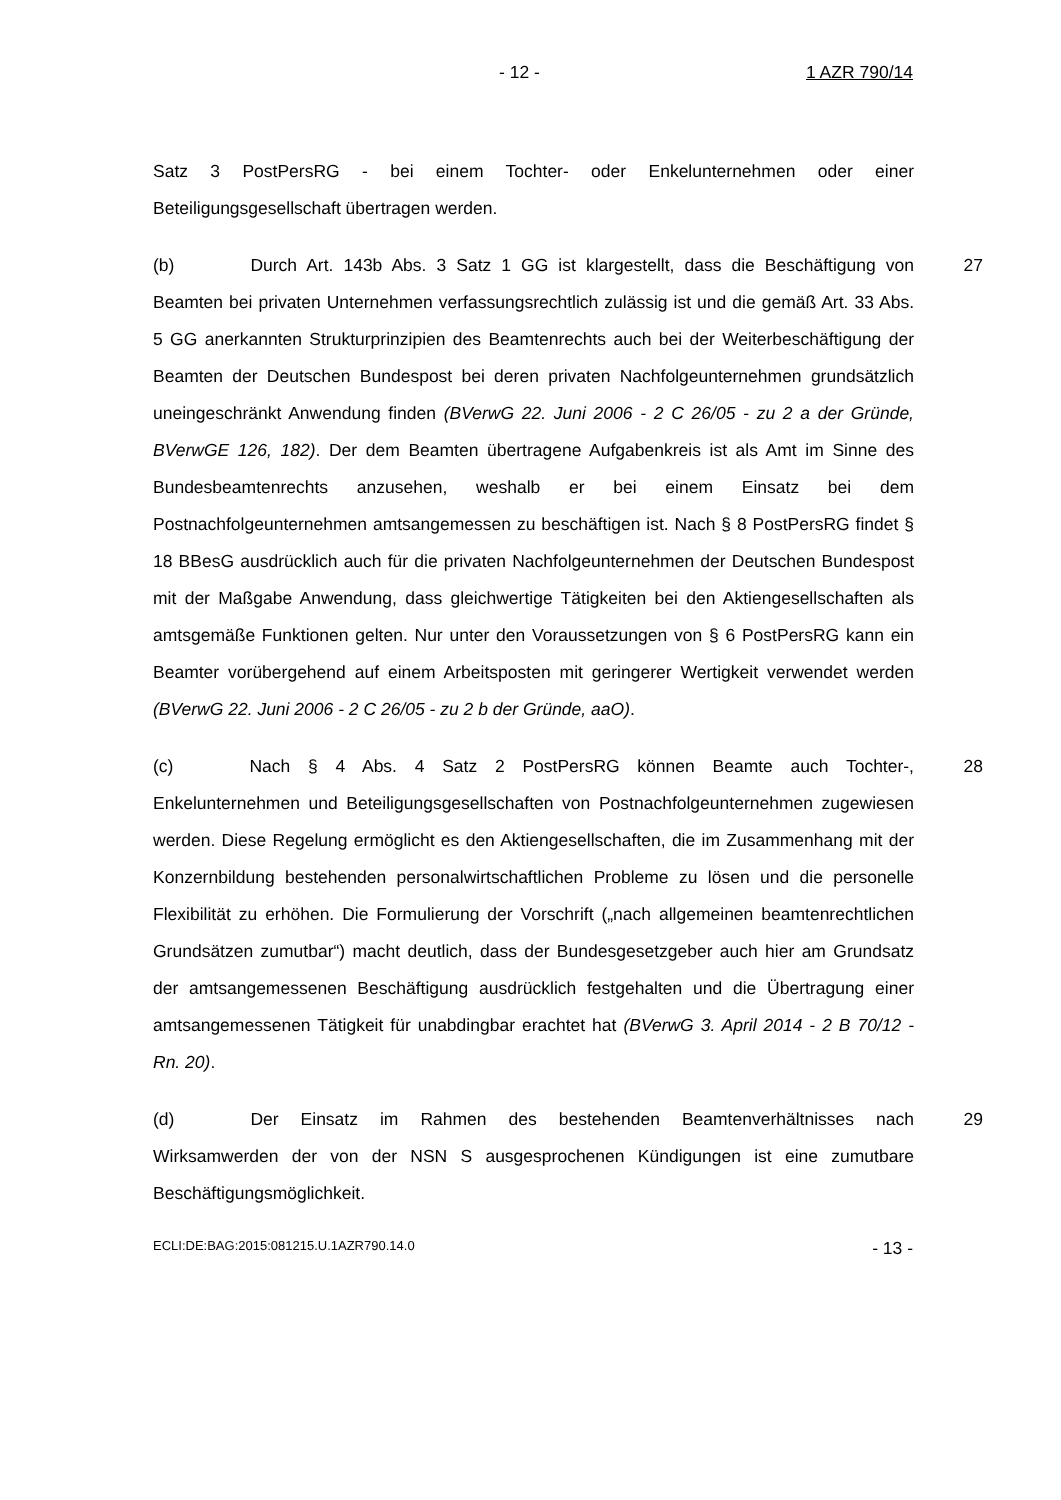- 12 - 1 AZR 790/14
Satz 3 PostPersRG - bei einem Tochter- oder Enkelunternehmen oder einer Beteiligungsgesellschaft übertragen werden.
(b) Durch Art. 143b Abs. 3 Satz 1 GG ist klargestellt, dass die Beschäftigung von Beamten bei privaten Unternehmen verfassungsrechtlich zulässig ist und die gemäß Art. 33 Abs. 5 GG anerkannten Strukturprinzipien des Beamtenrechts auch bei der Weiterbeschäftigung der Beamten der Deutschen Bundespost bei deren privaten Nachfolgeunternehmen grundsätzlich uneingeschränkt Anwendung finden (BVerwG 22. Juni 2006 - 2 C 26/05 - zu 2 a der Gründe, BVerwGE 126, 182). Der dem Beamten übertragene Aufgabenkreis ist als Amt im Sinne des Bundesbeamtenrechts anzusehen, weshalb er bei einem Einsatz bei dem Postnachfolgeunternehmen amtsangemessen zu beschäftigen ist. Nach § 8 PostPersRG findet § 18 BBesG ausdrücklich auch für die privaten Nachfolgeunternehmen der Deutschen Bundespost mit der Maßgabe Anwendung, dass gleichwertige Tätigkeiten bei den Aktiengesellschaften als amtsgemäße Funktionen gelten. Nur unter den Voraussetzungen von § 6 PostPersRG kann ein Beamter vorübergehend auf einem Arbeitsposten mit geringerer Wertigkeit verwendet werden (BVerwG 22. Juni 2006 - 2 C 26/05 - zu 2 b der Gründe, aaO).
27
(c) Nach § 4 Abs. 4 Satz 2 PostPersRG können Beamte auch Tochter-, Enkelunternehmen und Beteiligungsgesellschaften von Postnachfolgeunternehmen zugewiesen werden. Diese Regelung ermöglicht es den Aktiengesellschaften, die im Zusammenhang mit der Konzernbildung bestehenden personalwirtschaftlichen Probleme zu lösen und die personelle Flexibilität zu erhöhen. Die Formulierung der Vorschrift („nach allgemeinen beamtenrechtlichen Grundsätzen zumutbar“) macht deutlich, dass der Bundesgesetzgeber auch hier am Grundsatz der amtsangemessenen Beschäftigung ausdrücklich festgehalten und die Übertragung einer amtsangemessenen Tätigkeit für unabdingbar erachtet hat (BVerwG 3. April 2014 - 2 B 70/12 - Rn. 20).
28
(d) Der Einsatz im Rahmen des bestehenden Beamtenverhältnisses nach Wirksamwerden der von der NSN S ausgesprochenen Kündigungen ist eine zumutbare Beschäftigungsmöglichkeit.
29
ECLI:DE:BAG:2015:081215.U.1AZR790.14.0 - 13 -